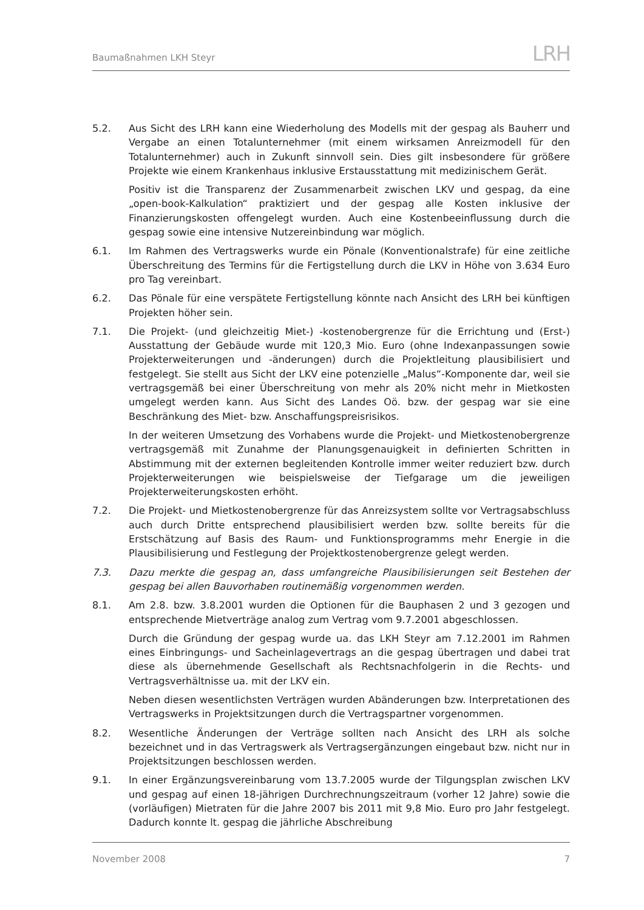Baumaßnahmen LKH Steyr
LRH
5.2. Aus Sicht des LRH kann eine Wiederholung des Modells mit der gespag als Bauherr und Vergabe an einen Totalunternehmer (mit einem wirksamen Anreizmodell für den Totalunternehmer) auch in Zukunft sinnvoll sein. Dies gilt insbesondere für größere Projekte wie einem Krankenhaus inklusive Erstausstattung mit medizinischem Gerät.
Positiv ist die Transparenz der Zusammenarbeit zwischen LKV und gespag, da eine „open-book-Kalkulation“ praktiziert und der gespag alle Kosten inklusive der Finanzierungskosten offengelegt wurden. Auch eine Kostenbeeinflussung durch die gespag sowie eine intensive Nutzereinbindung war möglich.
6.1. Im Rahmen des Vertragswerks wurde ein Pönale (Konventionalstrafe) für eine zeitliche Überschreitung des Termins für die Fertigstellung durch die LKV in Höhe von 3.634 Euro pro Tag vereinbart.
6.2. Das Pönale für eine verspätete Fertigstellung könnte nach Ansicht des LRH bei künftigen Projekten höher sein.
7.1. Die Projekt- (und gleichzeitig Miet-) -kostenobergrenze für die Errichtung und (Erst-) Ausstattung der Gebäude wurde mit 120,3 Mio. Euro (ohne Indexanpassungen sowie Projekterweiterungen und -änderungen) durch die Projektleitung plausibilisiert und festgelegt. Sie stellt aus Sicht der LKV eine potenzielle „Malus“-Komponente dar, weil sie vertragsgemäß bei einer Überschreitung von mehr als 20% nicht mehr in Mietkosten umgelegt werden kann. Aus Sicht des Landes Oö. bzw. der gespag war sie eine Beschränkung des Miet- bzw. Anschaffungspreisrisikos.
In der weiteren Umsetzung des Vorhabens wurde die Projekt- und Mietkostenobergrenze vertragsgemäß mit Zunahme der Planungsgenauigkeit in definierten Schritten in Abstimmung mit der externen begleitenden Kontrolle immer weiter reduziert bzw. durch Projekterweiterungen wie beispielsweise der Tiefgarage um die jeweiligen Projekterweiterungskosten erhöht.
7.2. Die Projekt- und Mietkostenobergrenze für das Anreizsystem sollte vor Vertragsabschluss auch durch Dritte entsprechend plausibilisiert werden bzw. sollte bereits für die Erstschätzung auf Basis des Raum- und Funktionsprogramms mehr Energie in die Plausibilisierung und Festlegung der Projektkostenobergrenze gelegt werden.
7.3. Dazu merkte die gespag an, dass umfangreiche Plausibilisierungen seit Bestehen der gespag bei allen Bauvorhaben routinemäßig vorgenommen werden.
8.1. Am 2.8. bzw. 3.8.2001 wurden die Optionen für die Bauphasen 2 und 3 gezogen und entsprechende Mietverträge analog zum Vertrag vom 9.7.2001 abgeschlossen.
Durch die Gründung der gespag wurde ua. das LKH Steyr am 7.12.2001 im Rahmen eines Einbringungs- und Sacheinlagevertrags an die gespag übertragen und dabei trat diese als übernehmende Gesellschaft als Rechtsnachfolgerin in die Rechts- und Vertragsverhältnisse ua. mit der LKV ein.
Neben diesen wesentlichsten Verträgen wurden Abänderungen bzw. Interpretationen des Vertragswerks in Projektsitzungen durch die Vertragspartner vorgenommen.
8.2. Wesentliche Änderungen der Verträge sollten nach Ansicht des LRH als solche bezeichnet und in das Vertragswerk als Vertragsergänzungen eingebaut bzw. nicht nur in Projektsitzungen beschlossen werden.
9.1. In einer Ergänzungsvereinbarung vom 13.7.2005 wurde der Tilgungsplan zwischen LKV und gespag auf einen 18-jährigen Durchrechnungszeitraum (vorher 12 Jahre) sowie die (vorläufigen) Mietraten für die Jahre 2007 bis 2011 mit 9,8 Mio. Euro pro Jahr festgelegt. Dadurch konnte lt. gespag die jährliche Abschreibung
November 2008 7